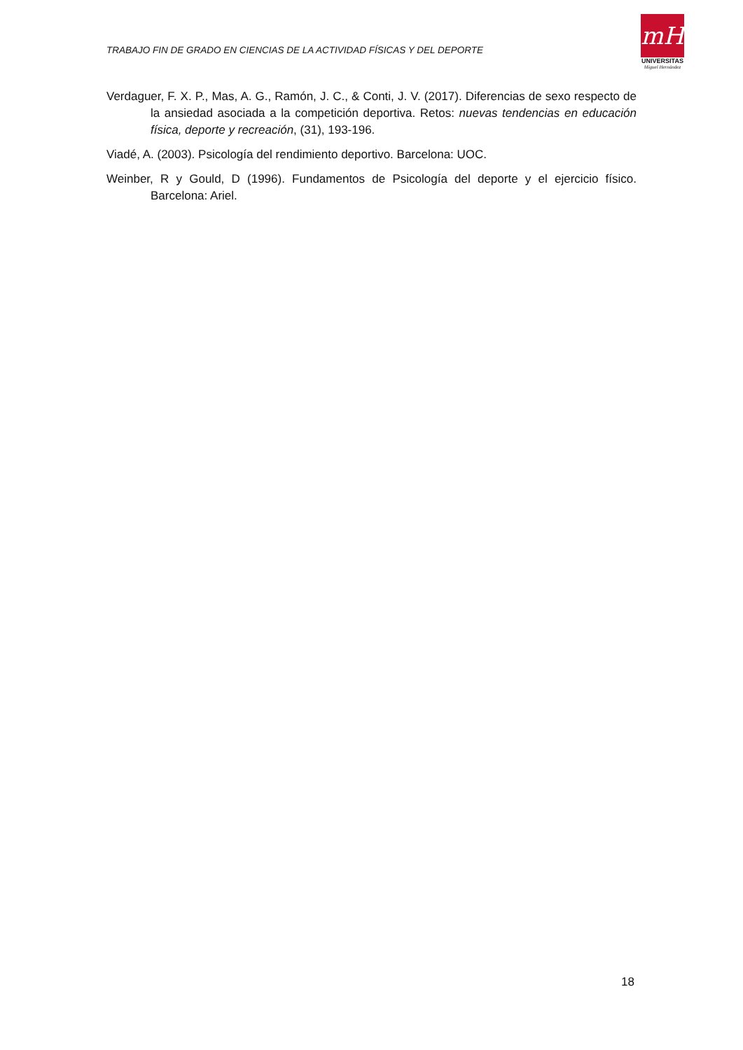TRABAJO FIN DE GRADO EN CIENCIAS DE LA ACTIVIDAD FÍSICAS Y DEL DEPORTE
mH
UNIVERSITAS
Miguel Hernández
Verdaguer, F. X. P., Mas, A. G., Ramón, J. C., & Conti, J. V. (2017). Diferencias de sexo respecto de la ansiedad asociada a la competición deportiva. Retos: nuevas tendencias en educación física, deporte y recreación, (31), 193-196.
Viadé, A. (2003). Psicología del rendimiento deportivo. Barcelona: UOC.
Weinber, R y Gould, D (1996). Fundamentos de Psicología del deporte y el ejercicio físico. Barcelona: Ariel.
18